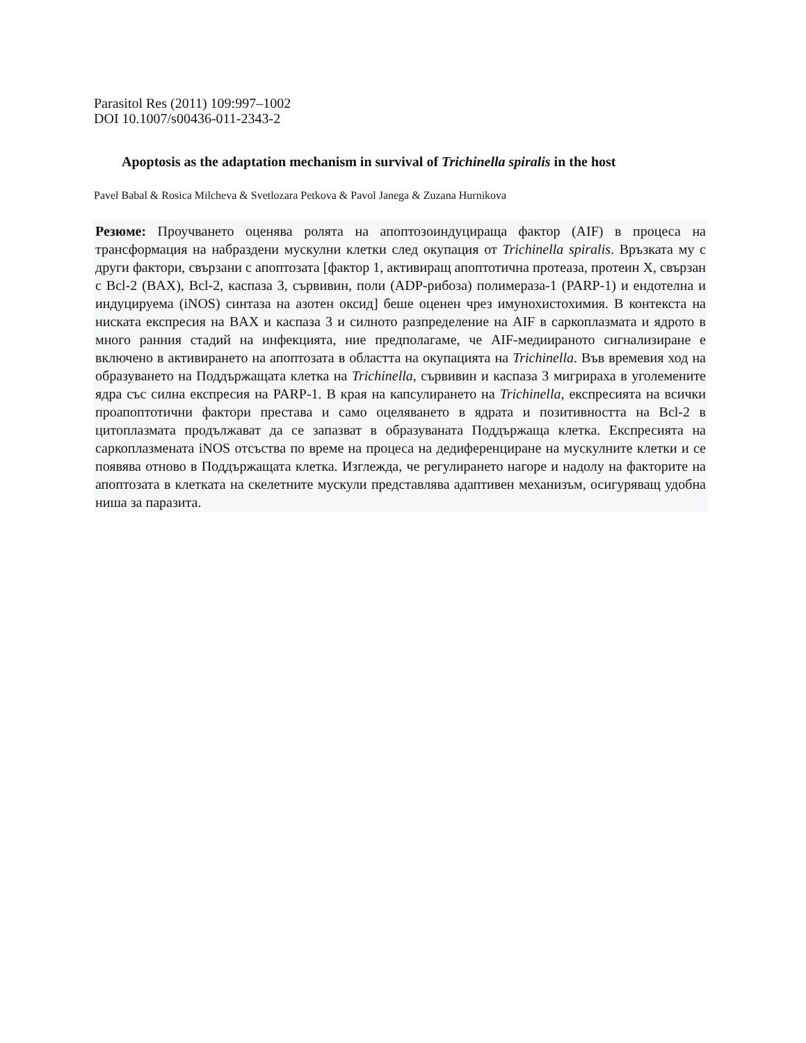Parasitol Res (2011) 109:997–1002
DOI 10.1007/s00436-011-2343-2
Apoptosis as the adaptation mechanism in survival of Trichinella spiralis in the host
Pavel Babal & Rosica Milcheva & Svetlozara Petkova & Pavol Janega & Zuzana Hurnikova
Резюме: Проучването оценява ролята на апоптозоиндуцираща фактор (AIF) в процеса на трансформация на набраздени мускулни клетки след окупация от Trichinella spiralis. Връзката му с други фактори, свързани с апоптозата [фактор 1, активиращ апоптотична протеаза, протеин X, свързан с Bcl-2 (BAX), Bcl-2, каспаза 3, сървивин, поли (ADP-рибоза) полимераза-1 (PARP-1) и ендотелна и индуцируема (iNOS) синтаза на азотен оксид] беше оценен чрез имунохистохимия. В контекста на ниската експресия на BAX и каспаза 3 и силното разпределение на AIF в саркоплазмата и ядрото в много ранния стадий на инфекцията, ние предполагаме, че AIF-медиираното сигнализиране е включено в активирането на апоптозата в областта на окупацията на Trichinella. Във времевия ход на образуването на Поддържащата клетка на Trichinella, сървивин и каспаза 3 мигрираха в уголемените ядра със силна експресия на PARP-1. В края на капсулирането на Trichinella, експресията на всички проапоптотични фактори престава и само оцеляването в ядрата и позитивността на Bcl-2 в цитоплазмата продължават да се запазват в образуваната Поддържаща клетка. Експресията на саркоплазмената iNOS отсъства по време на процеса на дедиференциране на мускулните клетки и се появява отново в Поддържащата клетка. Изглежда, че регулирането нагоре и надолу на факторите на апоптозата в клетката на скелетните мускули представлява адаптивен механизъм, осигуряващ удобна ниша за паразита.